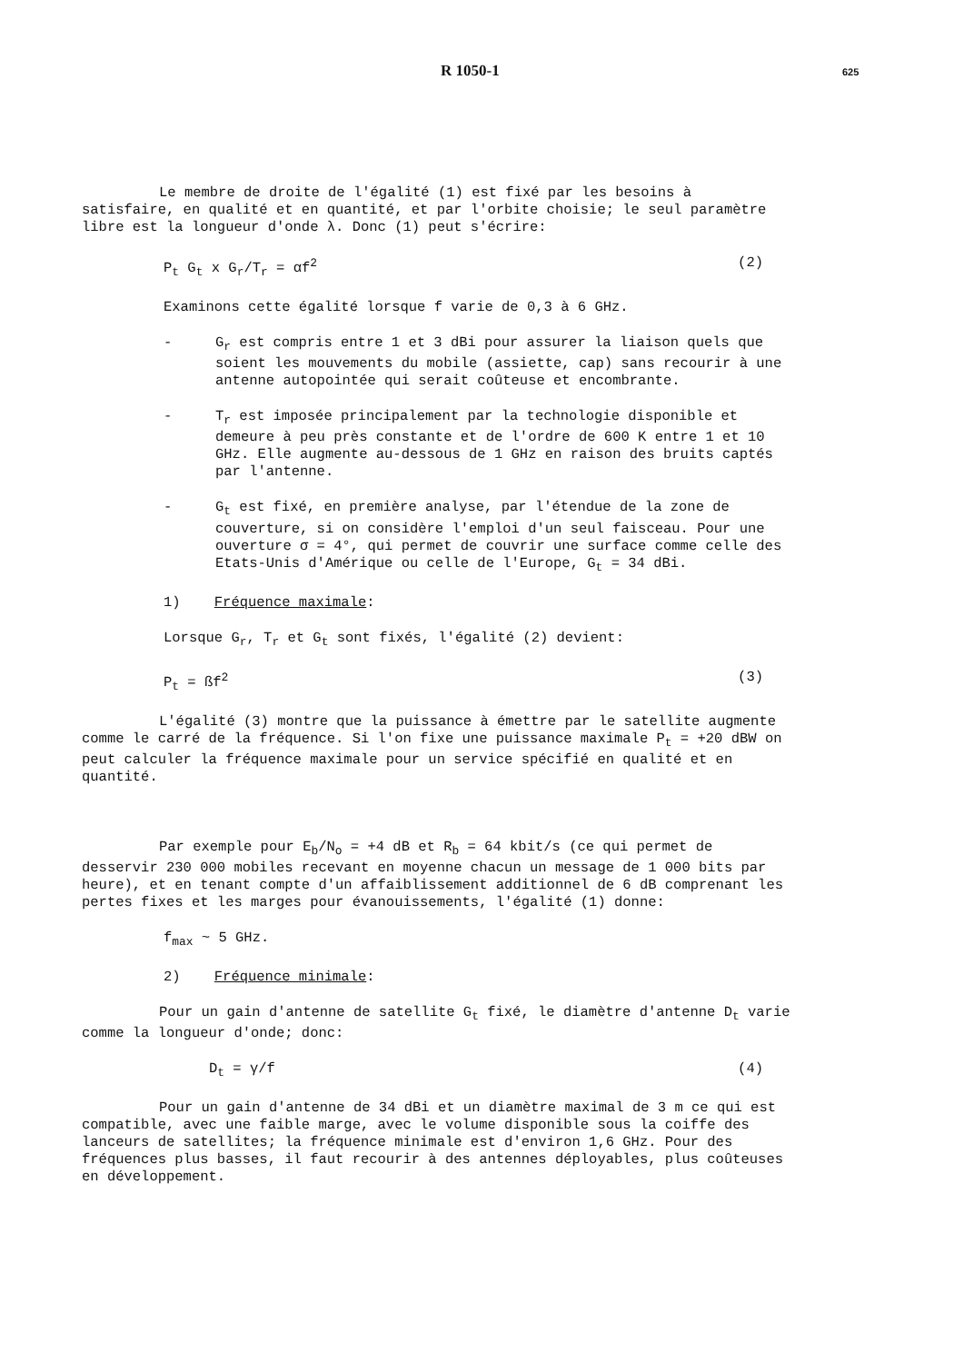R 1050-1 625
Le membre de droite de l'égalité (1) est fixé par les besoins à satisfaire, en qualité et en quantité, et par l'orbite choisie; le seul paramètre libre est la longueur d'onde λ. Donc (1) peut s'écrire:
P<sub>t</sub> G<sub>t</sub> x G<sub>r</sub>/T<sub>r</sub> = αf<sup>2</sup> (2)
Examinons cette égalité lorsque f varie de 0,3 à 6 GHz.
- G<sub>r</sub> est compris entre 1 et 3 dBi pour assurer la liaison quels que soient les mouvements du mobile (assiette, cap) sans recourir à une antenne autopointée qui serait coûteuse et encombrante.
- T<sub>r</sub> est imposée principalement par la technologie disponible et demeure à peu près constante et de l'ordre de 600 K entre 1 et 10 GHz. Elle augmente au-dessous de 1 GHz en raison des bruits captés par l'antenne.
- G<sub>t</sub> est fixé, en première analyse, par l'étendue de la zone de couverture, si on considère l'emploi d'un seul faisceau. Pour une ouverture σ = 4°, qui permet de couvrir une surface comme celle des Etats-Unis d'Amérique ou celle de l'Europe, G<sub>t</sub> = 34 dBi.
1) Fréquence maximale:
Lorsque G<sub>r</sub>, T<sub>r</sub> et G<sub>t</sub> sont fixés, l'égalité (2) devient:
P<sub>t</sub> = ßf<sup>2</sup> (3)
L'égalité (3) montre que la puissance à émettre par le satellite augmente comme le carré de la fréquence. Si l'on fixe une puissance maximale P<sub>t</sub> = +20 dBW on peut calculer la fréquence maximale pour un service spécifié en qualité et en quantité.
Par exemple pour E<sub>b</sub>/N<sub>o</sub> = +4 dB et R<sub>b</sub> = 64 kbit/s (ce qui permet de desservir 230 000 mobiles recevant en moyenne chacun un message de 1 000 bits par heure), et en tenant compte d'un affaiblissement additionnel de 6 dB comprenant les pertes fixes et les marges pour évanouissements, l'égalité (1) donne:
f<sub>max</sub> ~ 5 GHz.
2) Fréquence minimale:
Pour un gain d'antenne de satellite G<sub>t</sub> fixé, le diamètre d'antenne D<sub>t</sub> varie comme la longueur d'onde; donc:
D<sub>t</sub> = γ/f (4)
Pour un gain d'antenne de 34 dBi et un diamètre maximal de 3 m ce qui est compatible, avec une faible marge, avec le volume disponible sous la coiffe des lanceurs de satellites; la fréquence minimale est d'environ 1,6 GHz. Pour des fréquences plus basses, il faut recourir à des antennes déployables, plus coûteuses en développement.